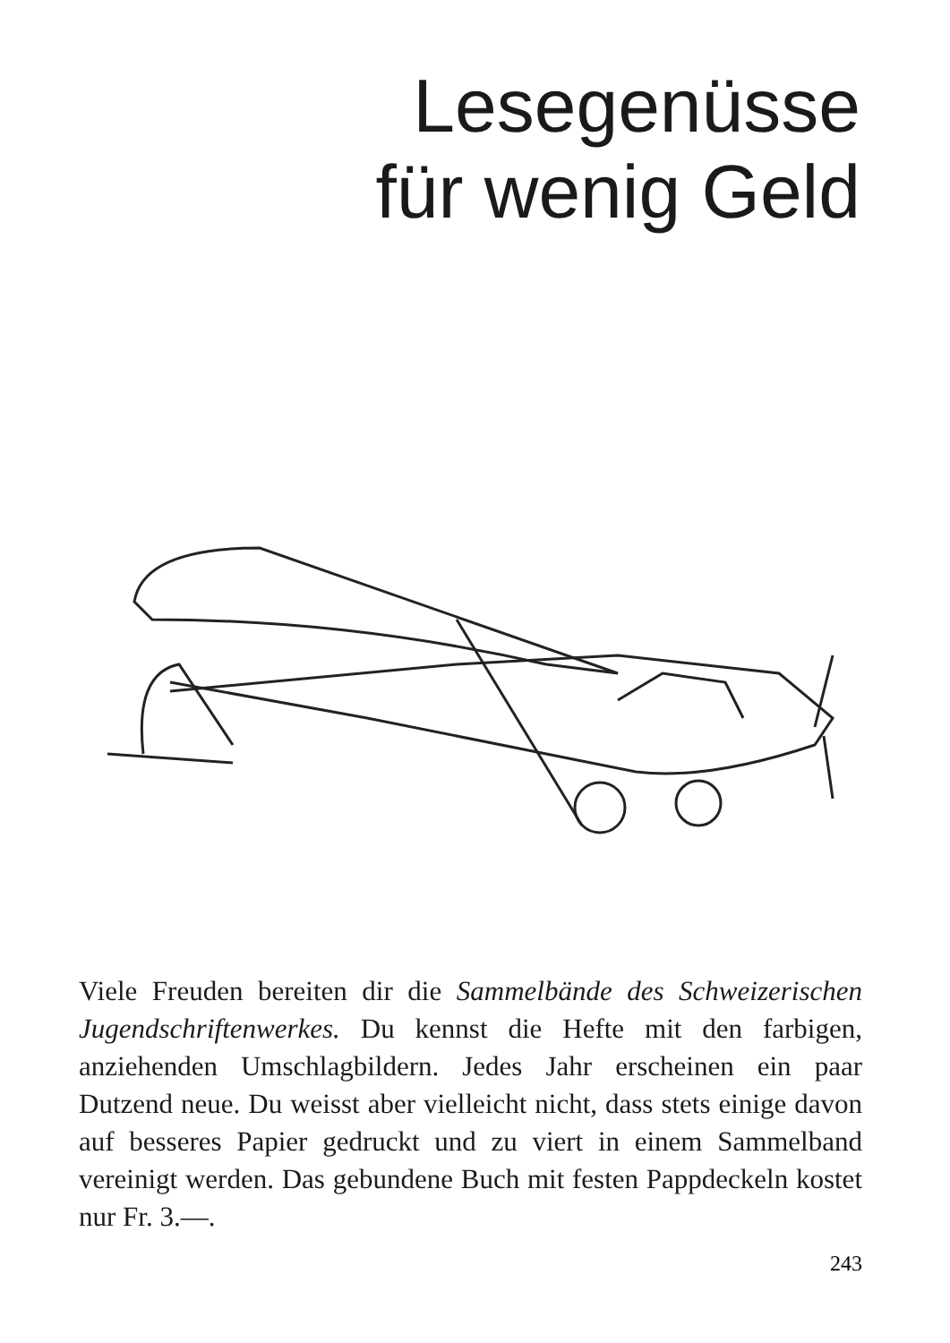Lesegenüsse
für wenig Geld
Viele Freuden bereiten dir die Sammelbände des Schweizerischen Jugendschriftenwerkes. Du kennst die Hefte mit den farbigen, anziehenden Umschlagbildern. Jedes Jahr erscheinen ein paar Dutzend neue. Du weisst aber vielleicht nicht, dass stets einige davon auf besseres Papier gedruckt und zu viert in einem Sammelband vereinigt werden. Das gebundene Buch mit festen Pappdeckeln kostet nur Fr. 3.—.
243